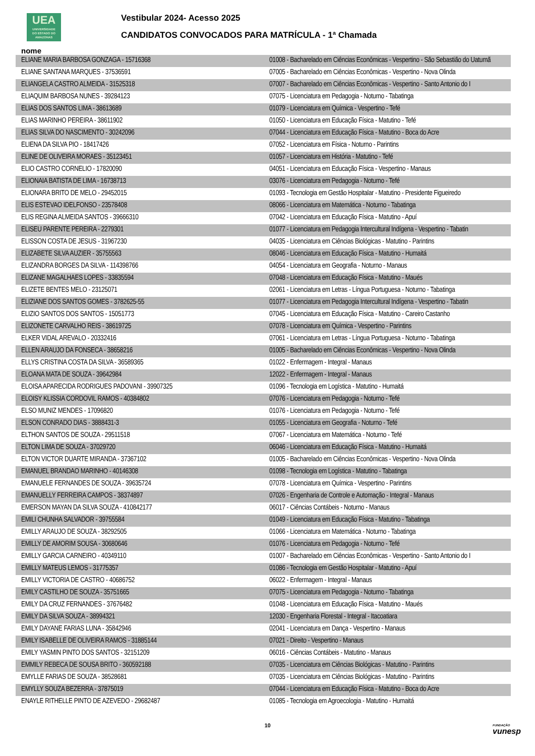UEA
UNIVERSIDADE
DO ESTADO DO
AMAZONAS
Vestibular 2024- Acesso 2025
CANDIDATOS CONVOCADOS PARA MATRÍCULA - 1ª Chamada
nome
| ELIANE MARIA BARBOSA GONZAGA - 15716368 | 01008 - Bacharelado em Ciências Econômicas - Vespertino - São Sebastião do Uatumã |
| ELIANE SANTANA MARQUES - 37536591 | 07005 - Bacharelado em Ciências Econômicas - Vespertino - Nova Olinda |
| ELIANGELA CASTRO ALMEIDA - 31525318 | 07007 - Bacharelado em Ciências Econômicas - Vespertino - Santo Antonio do I |
| ELIAQUIM BARBOSA NUNES - 39284123 | 07075 - Licenciatura em Pedagogia - Noturno - Tabatinga |
| ELIAS DOS SANTOS LIMA - 38613689 | 01079 - Licenciatura em Química - Vespertino - Tefé |
| ELIAS MARINHO PEREIRA - 38611902 | 01050 - Licenciatura em Educação Física - Matutino - Tefé |
| ELIAS SILVA DO NASCIMENTO - 30242096 | 07044 - Licenciatura em Educação Física - Matutino - Boca do Acre |
| ELIENA DA SILVA PIO - 18417426 | 07052 - Licenciatura em Física - Noturno - Parintins |
| ELINE DE OLIVEIRA MORAES - 35123451 | 01057 - Licenciatura em História - Matutino - Tefé |
| ELIO CASTRO CORNELIO - 17820090 | 04051 - Licenciatura em Educação Física - Vespertino - Manaus |
| ELIONAIA BATISTA DE LIMA - 16738713 | 03076 - Licenciatura em Pedagogia - Noturno - Tefé |
| ELIONARA BRITO DE MELO - 29452015 | 01093 - Tecnologia em Gestão Hospitalar - Matutino - Presidente Figueiredo |
| ELIS ESTEVAO IDELFONSO - 23578408 | 08066 - Licenciatura em Matemática - Noturno - Tabatinga |
| ELIS REGINA ALMEIDA SANTOS - 39666310 | 07042 - Licenciatura em Educação Física - Matutino - Apuí |
| ELISEU PARENTE PEREIRA - 2279301 | 01077 - Licenciatura em Pedagogia Intercultural Indígena - Vespertino - Tabatin |
| ELISSON COSTA DE JESUS - 31967230 | 04035 - Licenciatura em Ciências Biológicas - Matutino - Parintins |
| ELIZABETE SILVA AUZIER - 35755563 | 08046 - Licenciatura em Educação Física - Matutino - Humaitá |
| ELIZANDRA BORGES DA SILVA - 114398766 | 04054 - Licenciatura em Geografia - Noturno - Manaus |
| ELIZANE MAGALHAES LOPES - 33835594 | 07048 - Licenciatura em Educação Física - Matutino - Maués |
| ELIZETE BENTES MELO - 23125071 | 02061 - Licenciatura em Letras - Língua Portuguesa - Noturno - Tabatinga |
| ELIZIANE DOS SANTOS GOMES - 3782625-55 | 01077 - Licenciatura em Pedagogia Intercultural Indígena - Vespertino - Tabatin |
| ELIZIO SANTOS DOS SANTOS - 15051773 | 07045 - Licenciatura em Educação Física - Matutino - Careiro Castanho |
| ELIZONETE CARVALHO REIS - 38619725 | 07078 - Licenciatura em Química - Vespertino - Parintins |
| ELKER VIDAL AREVALO - 20332416 | 07061 - Licenciatura em Letras - Língua Portuguesa - Noturno - Tabatinga |
| ELLEN ARAUJO DA FONSECA - 38658216 | 01005 - Bacharelado em Ciências Econômicas - Vespertino - Nova Olinda |
| ELLYS CRISTINA COSTA DA SILVA - 36589365 | 01022 - Enfermagem - Integral - Manaus |
| ELOANA MATA DE SOUZA - 39642984 | 12022 - Enfermagem - Integral - Manaus |
| ELOISA APARECIDA RODRIGUES PADOVANI - 39907325 | 01096 - Tecnologia em Logística - Matutino - Humaitá |
| ELOISY KLISSIA CORDOVIL RAMOS - 40384802 | 07076 - Licenciatura em Pedagogia - Noturno - Tefé |
| ELSO MUNIZ MENDES - 17096820 | 01076 - Licenciatura em Pedagogia - Noturno - Tefé |
| ELSON CONRADO DIAS - 3888431-3 | 01055 - Licenciatura em Geografia - Noturno - Tefé |
| ELTHON SANTOS DE SOUZA - 29511518 | 07067 - Licenciatura em Matemática - Noturno - Tefé |
| ELTON LIMA DE SOUZA - 37029720 | 06046 - Licenciatura em Educação Física - Matutino - Humaitá |
| ELTON VICTOR DUARTE MIRANDA - 37367102 | 01005 - Bacharelado em Ciências Econômicas - Vespertino - Nova Olinda |
| EMANUEL BRANDAO MARINHO - 40146308 | 01098 - Tecnologia em Logística - Matutino - Tabatinga |
| EMANUELE FERNANDES DE SOUZA - 39635724 | 07078 - Licenciatura em Química - Vespertino - Parintins |
| EMANUELLY FERREIRA CAMPOS - 38374897 | 07026 - Engenharia de Controle e Automação - Integral - Manaus |
| EMERSON MAYAN DA SILVA SOUZA - 410842177 | 06017 - Ciências Contábeis - Noturno - Manaus |
| EMILI CHUNHA SALVADOR - 39755584 | 01049 - Licenciatura em Educação Física - Matutino - Tabatinga |
| EMILLY ARAUJO DE SOUZA - 38292505 | 01066 - Licenciatura em Matemática - Noturno - Tabatinga |
| EMILLY DE AMORIM SOUSA - 30680646 | 01076 - Licenciatura em Pedagogia - Noturno - Tefé |
| EMILLY GARCIA CARNEIRO - 40349110 | 01007 - Bacharelado em Ciências Econômicas - Vespertino - Santo Antonio do I |
| EMILLY MATEUS LEMOS - 31775357 | 01086 - Tecnologia em Gestão Hospitalar - Matutino - Apuí |
| EMILLY VICTORIA DE CASTRO - 40686752 | 06022 - Enfermagem - Integral - Manaus |
| EMILY CASTILHO DE SOUZA - 35751665 | 07075 - Licenciatura em Pedagogia - Noturno - Tabatinga |
| EMILY DA CRUZ FERNANDES - 37676482 | 01048 - Licenciatura em Educação Física - Matutino - Maués |
| EMILY DA SILVA SOUZA - 38994321 | 12030 - Engenharia Florestal - Integral - Itacoatiara |
| EMILY DAYANE FARIAS LUNA - 35842946 | 02041 - Licenciatura em Dança - Vespertino - Manaus |
| EMILY ISABELLE DE OLIVEIRA RAMOS - 31885144 | 07021 - Direito - Vespertino - Manaus |
| EMILY YASMIN PINTO DOS SANTOS - 32151209 | 06016 - Ciências Contábeis - Matutino - Manaus |
| EMMILY REBECA DE SOUSA BRITO - 360592188 | 07035 - Licenciatura em Ciências Biológicas - Matutino - Parintins |
| EMYLLE FARIAS DE SOUZA - 38528681 | 07035 - Licenciatura em Ciências Biológicas - Matutino - Parintins |
| EMYLLY SOUZA BEZERRA - 37875019 | 07044 - Licenciatura em Educação Física - Matutino - Boca do Acre |
| ENAYLE RITHELLE PINTO DE AZEVEDO - 29682487 | 01085 - Tecnologia em Agroecologia - Matutino - Humaitá |
10
FUNDAÇÃO
vunesp